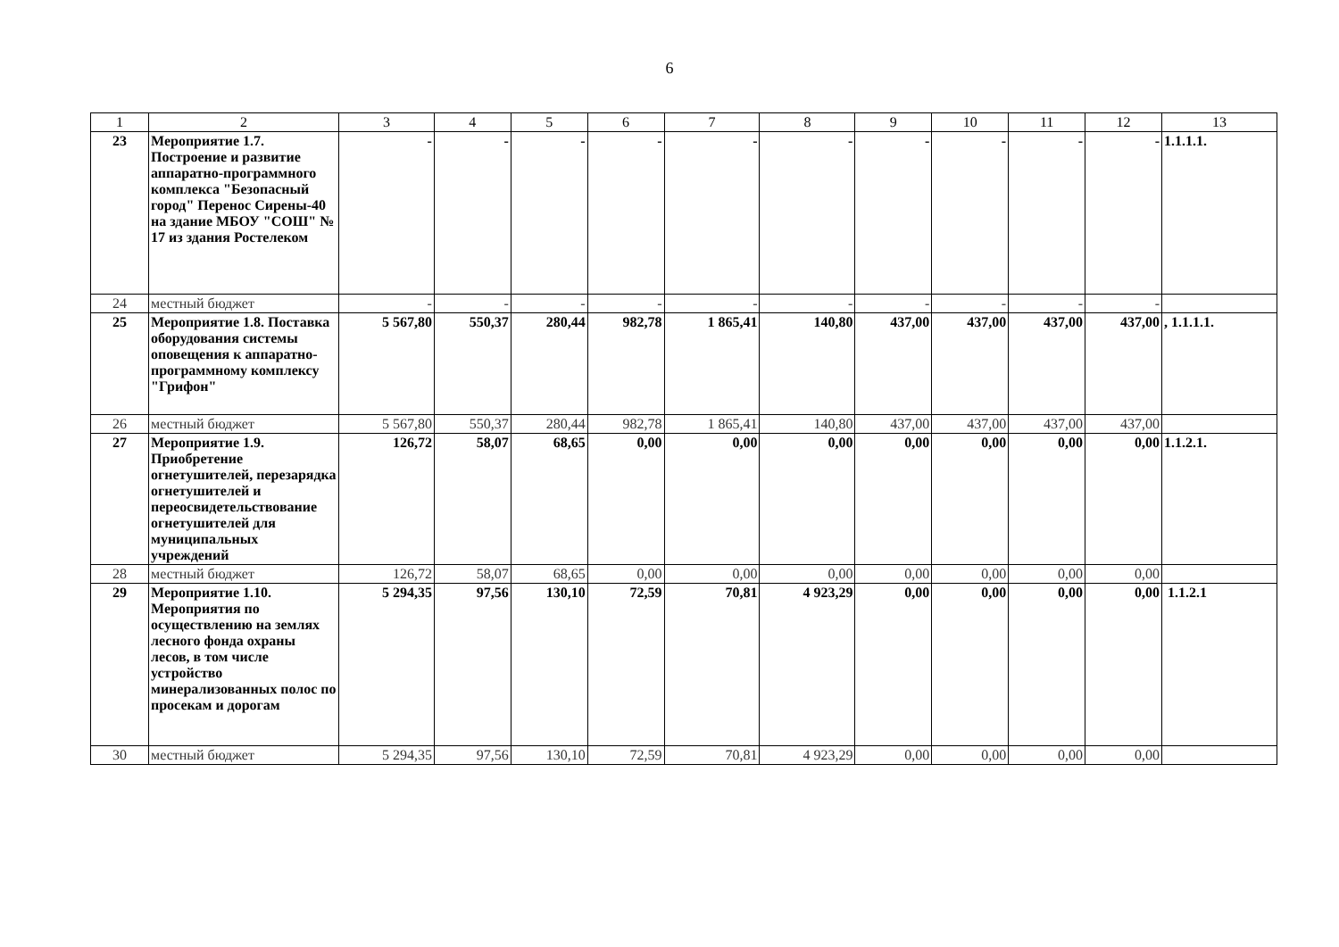6
| 1 | 2 | 3 | 4 | 5 | 6 | 7 | 8 | 9 | 10 | 11 | 12 | 13 |
| --- | --- | --- | --- | --- | --- | --- | --- | --- | --- | --- | --- | --- |
| 23 | Мероприятие 1.7. Построение и развитие аппаратно-программного комплекса "Безопасный город" Перенос Сирены-40 на здание МБОУ "СОШ" № 17 из здания Ростелеком | - | - | - | - | - | - | - | - | - | - | 1.1.1.1. |
| 24 | местный бюджет | - | - | - | - | - | - | - | - | - | - | |
| 25 | Мероприятие 1.8. Поставка оборудования системы оповещения к аппаратно-программному комплексу "Грифон" | 5 567,80 | 550,37 | 280,44 | 982,78 | 1 865,41 | 140,80 | 437,00 | 437,00 | 437,00 | 437,00 | , 1.1.1.1. |
| 26 | местный бюджет | 5 567,80 | 550,37 | 280,44 | 982,78 | 1 865,41 | 140,80 | 437,00 | 437,00 | 437,00 | 437,00 | |
| 27 | Мероприятие 1.9. Приобретение огнетушителей, перезарядка огнетушителей и переосвидетельствование огнетушителей для муниципальных учреждений | 126,72 | 58,07 | 68,65 | 0,00 | 0,00 | 0,00 | 0,00 | 0,00 | 0,00 | 0,00 | 1.1.2.1. |
| 28 | местный бюджет | 126,72 | 58,07 | 68,65 | 0,00 | 0,00 | 0,00 | 0,00 | 0,00 | 0,00 | 0,00 | |
| 29 | Мероприятие 1.10. Мероприятия по осуществлению на землях лесного фонда охраны лесов, в том числе устройство минерализованных полос по просекам и дорогам | 5 294,35 | 97,56 | 130,10 | 72,59 | 70,81 | 4 923,29 | 0,00 | 0,00 | 0,00 | 0,00 | 1.1.2.1 |
| 30 | местный бюджет | 5 294,35 | 97,56 | 130,10 | 72,59 | 70,81 | 4 923,29 | 0,00 | 0,00 | 0,00 | 0,00 | |